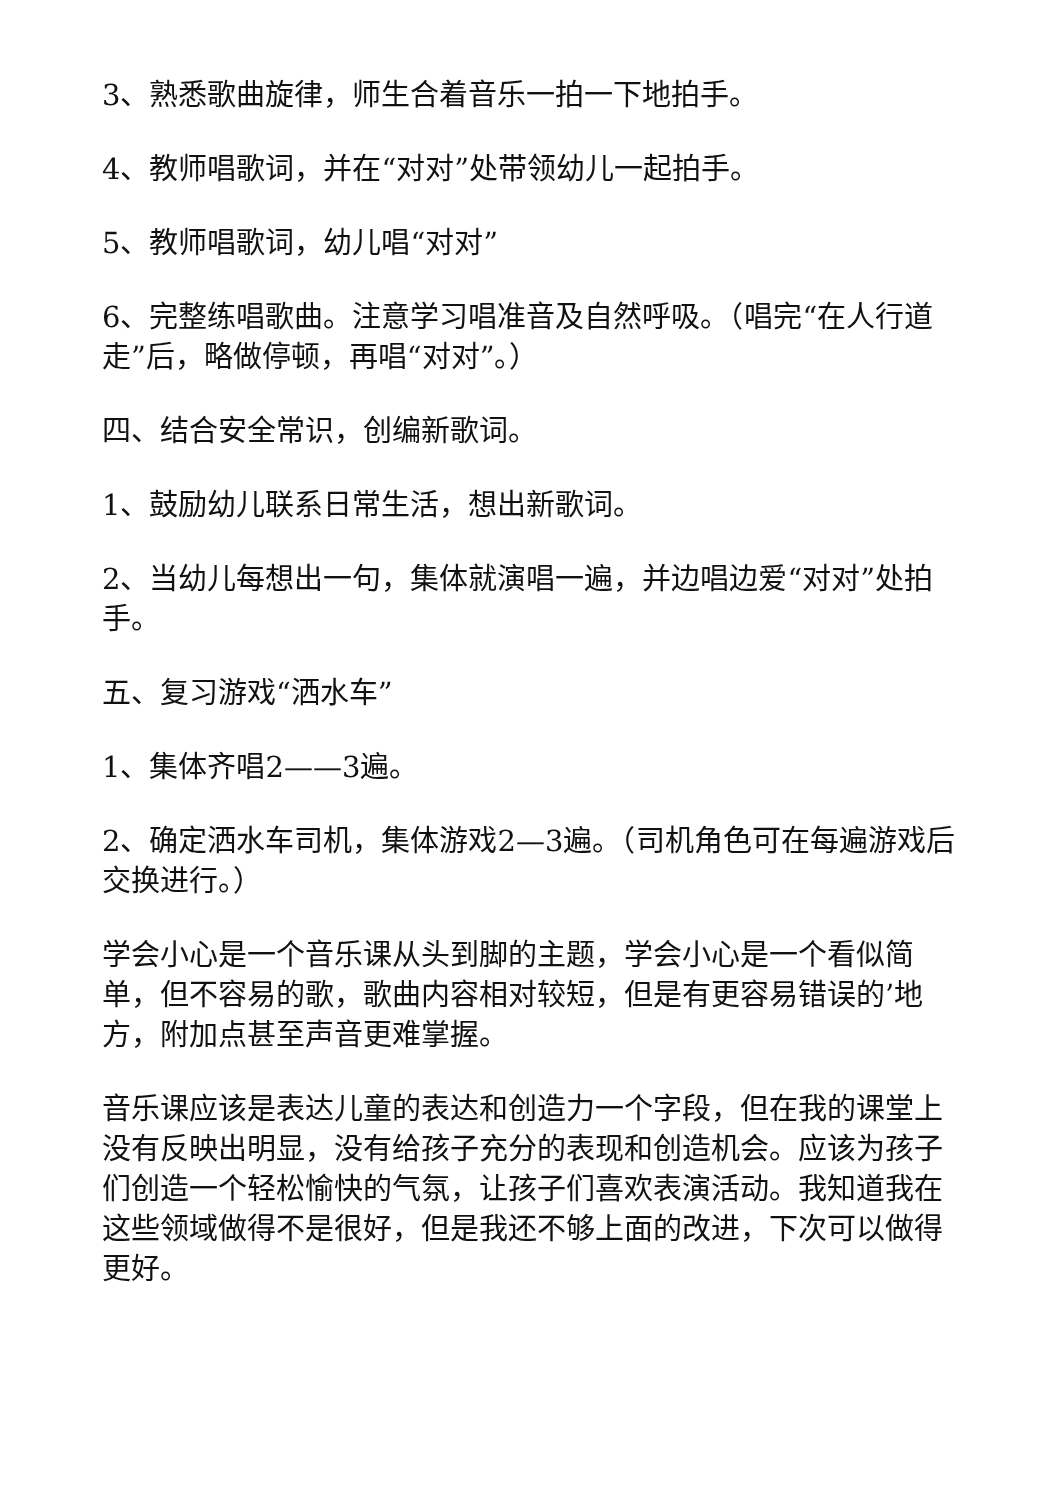3、熟悉歌曲旋律，师生合着音乐一拍一下地拍手。
4、教师唱歌词，并在“对对”处带领幼儿一起拍手。
5、教师唱歌词，幼儿唱“对对”
6、完整练唱歌曲。注意学习唱准音及自然呼吸。（唱完“在人行道走”后，略做停顿，再唱“对对”。）
四、结合安全常识，创编新歌词。
1、鼓励幼儿联系日常生活，想出新歌词。
2、当幼儿每想出一句，集体就演唱一遍，并边唱边爱“对对”处拍手。
五、复习游戏“洒水车”
1、集体齐唱2——3遍。
2、确定洒水车司机，集体游戏2—3遍。（司机角色可在每遍游戏后交换进行。）
学会小心是一个音乐课从头到脚的主题，学会小心是一个看似简单，但不容易的歌，歌曲内容相对较短，但是有更容易错误的’地方，附加点甚至声音更难掌握。
音乐课应该是表达儿童的表达和创造力一个字段，但在我的课堂上没有反映出明显，没有给孩子充分的表现和创造机会。应该为孩子们创造一个轻松愉快的气氛，让孩子们喜欢表演活动。我知道我在这些领域做得不是很好，但是我还不够上面的改进，下次可以做得更好。